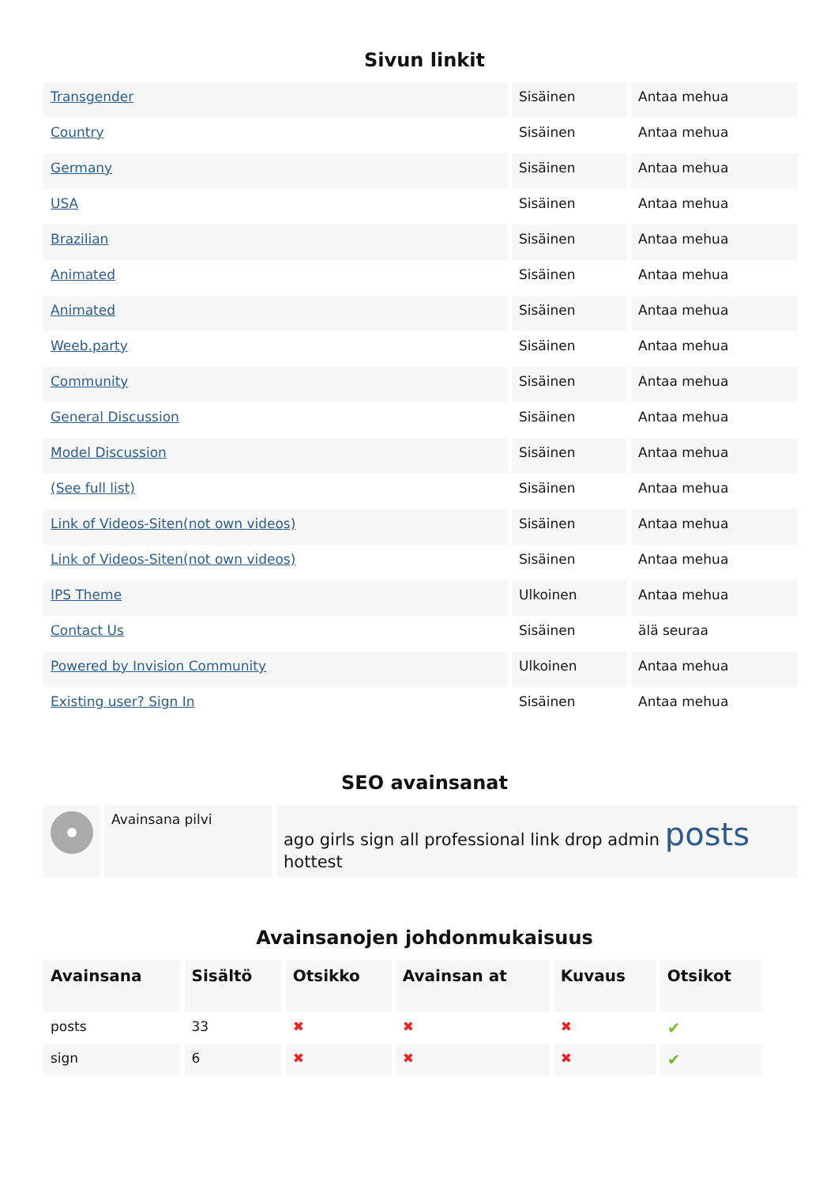Sivun linkit
| Transgender | Sisäinen | Antaa mehua |
| Country | Sisäinen | Antaa mehua |
| Germany | Sisäinen | Antaa mehua |
| USA | Sisäinen | Antaa mehua |
| Brazilian | Sisäinen | Antaa mehua |
| Animated | Sisäinen | Antaa mehua |
| Animated | Sisäinen | Antaa mehua |
| Weeb.party | Sisäinen | Antaa mehua |
| Community | Sisäinen | Antaa mehua |
| General Discussion | Sisäinen | Antaa mehua |
| Model Discussion | Sisäinen | Antaa mehua |
| (See full list) | Sisäinen | Antaa mehua |
| Link of Videos-Siten(not own videos) | Sisäinen | Antaa mehua |
| Link of Videos-Siten(not own videos) | Sisäinen | Antaa mehua |
| IPS Theme | Ulkoinen | Antaa mehua |
| Contact Us | Sisäinen | älä seuraa |
| Powered by Invision Community | Ulkoinen | Antaa mehua |
| Existing user? Sign In | Sisäinen | Antaa mehua |
SEO avainsanat
| | Avainsana pilvi | ago girls sign all professional link drop admin posts hottest |
Avainsanojen johdonmukaisuus
| Avainsana | Sisältö | Otsikko | Avainsan at | Kuvaus | Otsikot |
| --- | --- | --- | --- | --- | --- |
| posts | 33 | ✖ | ✖ | ✖ | ✔ |
| sign | 6 | ✖ | ✖ | ✖ | ✔ |